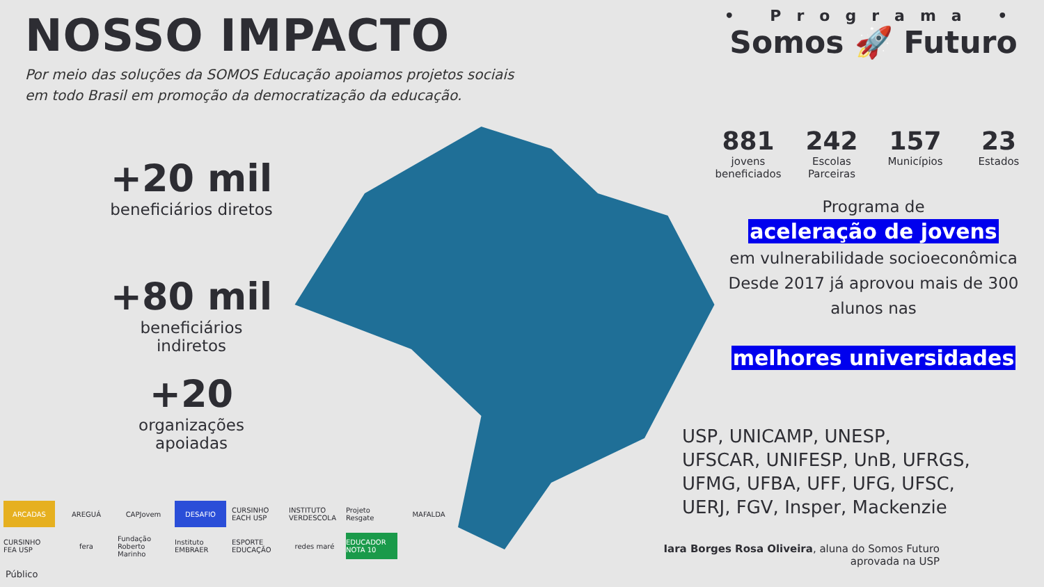NOSSO IMPACTO
Por meio das soluções da SOMOS Educação apoiamos projetos sociais
em todo Brasil em promoção da democratização da educação.
+20 mil
beneficiários diretos
+80 mil
beneficiários indiretos
+20
organizações apoiadas
• Programa •
Somos 🚀 Futuro
881
jovens beneficiados
242
Escolas Parceiras
157
Municípios
23
Estados
Programa de
aceleração de jovens
em vulnerabilidade socioeconômica
Desde 2017 já aprovou mais de 300
alunos nas
melhores universidades
USP, UNICAMP, UNESP,
UFSCAR, UNIFESP, UnB, UFRGS,
UFMG, UFBA, UFF, UFG, UFSC,
UERJ, FGV, Insper, Mackenzie
Iara Borges Rosa Oliveira, aluna do Somos Futuro aprovada na USP
ARCADAS AREGUÁ CAPJovem DESAFIO CURSINHO EACH USP INSTITUTO VERDESCOLA Projeto Resgate MAFALDA CURSINHO FEA USP fera Fundação Roberto Marinho Instituto EMBRAER ESPORTE EDUCAÇÃO redes maré EDUCADOR NOTA 10
Público